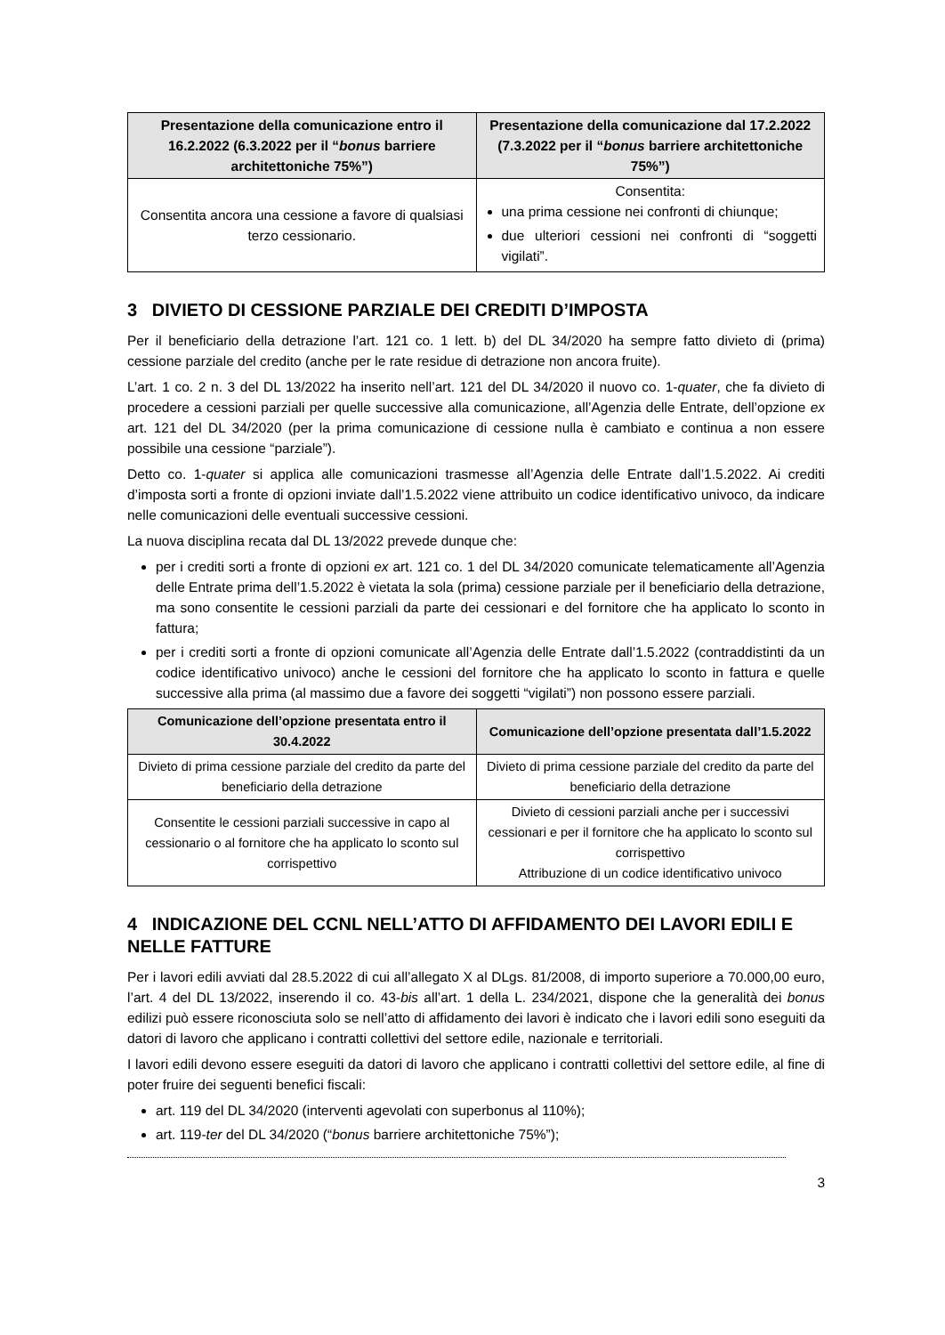| Presentazione della comunicazione entro il 16.2.2022 (6.3.2022 per il “ bonus barriere architettoniche 75%”) | Presentazione della comunicazione dal 17.2.2022 (7.3.2022 per il “ bonus barriere architettoniche 75%”) |
| --- | --- |
| Consentita ancora una cessione a favore di qualsiasi terzo cessionario. | Consentita: una prima cessione nei confronti di chiunque; due ulteriori cessioni nei confronti di “soggetti vigilati”. |
3 DIVIETO DI CESSIONE PARZIALE DEI CREDITI D’IMPOSTA
Per il beneficiario della detrazione l’art. 121 co. 1 lett. b) del DL 34/2020 ha sempre fatto divieto di (prima) cessione parziale del credito (anche per le rate residue di detrazione non ancora fruite).
L’art. 1 co. 2 n. 3 del DL 13/2022 ha inserito nell’art. 121 del DL 34/2020 il nuovo co. 1-quater, che fa divieto di procedere a cessioni parziali per quelle successive alla comunicazione, all’Agenzia delle Entrate, dell’opzione ex art. 121 del DL 34/2020 (per la prima comunicazione di cessione nulla è cambiato e continua a non essere possibile una cessione “parziale”).
Detto co. 1-quater si applica alle comunicazioni trasmesse all’Agenzia delle Entrate dall’1.5.2022. Ai crediti d’imposta sorti a fronte di opzioni inviate dall’1.5.2022 viene attribuito un codice identificativo univoco, da indicare nelle comunicazioni delle eventuali successive cessioni.
La nuova disciplina recata dal DL 13/2022 prevede dunque che:
per i crediti sorti a fronte di opzioni ex art. 121 co. 1 del DL 34/2020 comunicate telematicamente all’Agenzia delle Entrate prima dell’1.5.2022 è vietata la sola (prima) cessione parziale per il beneficiario della detrazione, ma sono consentite le cessioni parziali da parte dei cessionari e del fornitore che ha applicato lo sconto in fattura;
per i crediti sorti a fronte di opzioni comunicate all’Agenzia delle Entrate dall’1.5.2022 (contraddistinti da un codice identificativo univoco) anche le cessioni del fornitore che ha applicato lo sconto in fattura e quelle successive alla prima (al massimo due a favore dei soggetti “vigilati”) non possono essere parziali.
| Comunicazione dell’opzione presentata entro il 30.4.2022 | Comunicazione dell’opzione presentata dall’1.5.2022 |
| --- | --- |
| Divieto di prima cessione parziale del credito da parte del beneficiario della detrazione | Divieto di prima cessione parziale del credito da parte del beneficiario della detrazione |
| Consentite le cessioni parziali successive in capo al cessionario o al fornitore che ha applicato lo sconto sul corrispettivo | Divieto di cessioni parziali anche per i successivi cessionari e per il fornitore che ha applicato lo sconto sul corrispettivo Attribuzione di un codice identificativo univoco |
4 INDICAZIONE DEL CCNL NELL’ATTO DI AFFIDAMENTO DEI LAVORI EDILI E NELLE FATTURE
Per i lavori edili avviati dal 28.5.2022 di cui all’allegato X al DLgs. 81/2008, di importo superiore a 70.000,00 euro, l’art. 4 del DL 13/2022, inserendo il co. 43-bis all’art. 1 della L. 234/2021, dispone che la generalità dei bonus edilizi può essere riconosciuta solo se nell’atto di affidamento dei lavori è indicato che i lavori edili sono eseguiti da datori di lavoro che applicano i contratti collettivi del settore edile, nazionale e territoriali.
I lavori edili devono essere eseguiti da datori di lavoro che applicano i contratti collettivi del settore edile, al fine di poter fruire dei seguenti benefici fiscali:
art. 119 del DL 34/2020 (interventi agevolati con superbonus al 110%);
art. 119-ter del DL 34/2020 (“bonus barriere architettoniche 75%”);
3